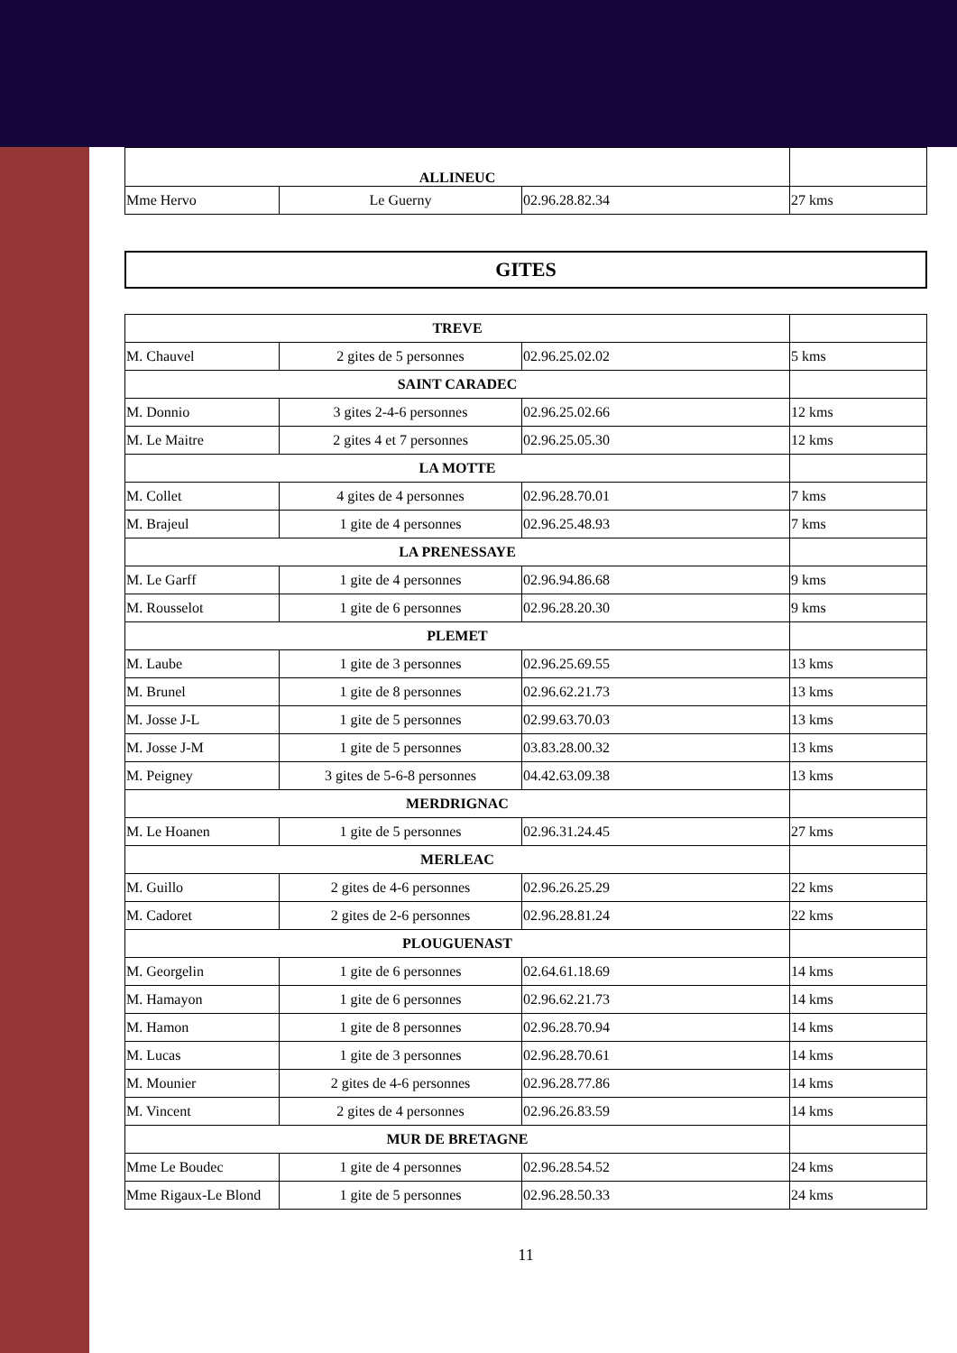| ALLINEUC | | | |
| Mme Hervo | Le Guerny | 02.96.28.82.34 | 27 kms |
GITES
| TREVE | | | |
| M. Chauvel | 2 gites de 5 personnes | 02.96.25.02.02 | 5 kms |
| SAINT CARADEC | | | |
| M. Donnio | 3 gites 2-4-6 personnes | 02.96.25.02.66 | 12 kms |
| M. Le Maitre | 2 gites 4 et 7 personnes | 02.96.25.05.30 | 12 kms |
| LA MOTTE | | | |
| M. Collet | 4 gites de 4 personnes | 02.96.28.70.01 | 7 kms |
| M. Brajeul | 1 gite de 4 personnes | 02.96.25.48.93 | 7 kms |
| LA PRENESSAYE | | | |
| M. Le Garff | 1 gite de 4 personnes | 02.96.94.86.68 | 9 kms |
| M. Rousselot | 1 gite de 6 personnes | 02.96.28.20.30 | 9 kms |
| PLEMET | | | |
| M. Laube | 1 gite de 3 personnes | 02.96.25.69.55 | 13 kms |
| M. Brunel | 1 gite de 8 personnes | 02.96.62.21.73 | 13 kms |
| M. Josse J-L | 1 gite de 5 personnes | 02.99.63.70.03 | 13 kms |
| M. Josse J-M | 1 gite de 5 personnes | 03.83.28.00.32 | 13 kms |
| M. Peigney | 3 gites de 5-6-8 personnes | 04.42.63.09.38 | 13 kms |
| MERDRIGNAC | | | |
| M. Le Hoanen | 1 gite de 5 personnes | 02.96.31.24.45 | 27 kms |
| MERLEAC | | | |
| M. Guillo | 2 gites de 4-6 personnes | 02.96.26.25.29 | 22 kms |
| M. Cadoret | 2 gites de 2-6 personnes | 02.96.28.81.24 | 22 kms |
| PLOUGUENAST | | | |
| M. Georgelin | 1 gite de 6 personnes | 02.64.61.18.69 | 14 kms |
| M. Hamayon | 1 gite de 6 personnes | 02.96.62.21.73 | 14 kms |
| M. Hamon | 1 gite de 8 personnes | 02.96.28.70.94 | 14 kms |
| M. Lucas | 1 gite de 3 personnes | 02.96.28.70.61 | 14 kms |
| M. Mounier | 2 gites de 4-6 personnes | 02.96.28.77.86 | 14 kms |
| M. Vincent | 2 gites de 4 personnes | 02.96.26.83.59 | 14 kms |
| MUR DE BRETAGNE | | | |
| Mme Le Boudec | 1 gite de 4 personnes | 02.96.28.54.52 | 24 kms |
| Mme Rigaux-Le Blond | 1 gite de 5 personnes | 02.96.28.50.33 | 24 kms |
11